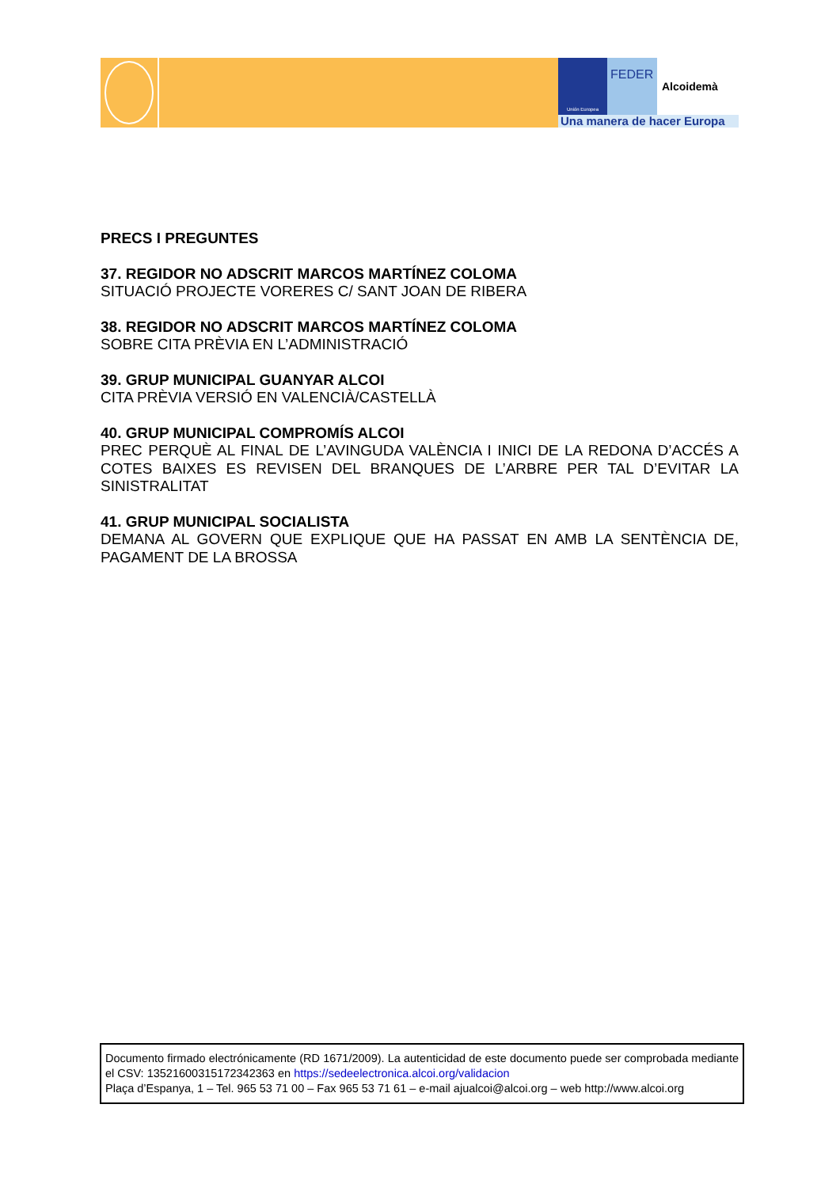Unión Europea
FEDER
Alcoidemà
Una manera de hacer Europa
PRECS I PREGUNTES
37. REGIDOR NO ADSCRIT MARCOS MARTÍNEZ COLOMA
SITUACIÓ PROJECTE VORERES C/ SANT JOAN DE RIBERA
38. REGIDOR NO ADSCRIT MARCOS MARTÍNEZ COLOMA
SOBRE CITA PRÈVIA EN L’ADMINISTRACIÓ
39. GRUP MUNICIPAL GUANYAR ALCOI
CITA PRÈVIA VERSIÓ EN VALENCIÀ/CASTELLÀ
40. GRUP MUNICIPAL COMPROMÍS ALCOI
PREC PERQUÈ AL FINAL DE L’AVINGUDA VALÈNCIA I INICI DE LA REDONA D’ACCÉS A COTES BAIXES ES REVISEN DEL BRANQUES DE L’ARBRE PER TAL D’EVITAR LA SINISTRALITAT
41. GRUP MUNICIPAL SOCIALISTA
DEMANA AL GOVERN QUE EXPLIQUE QUE HA PASSAT EN AMB LA SENTÈNCIA DE, PAGAMENT DE LA BROSSA
Documento firmado electrónicamente (RD 1671/2009). La autenticidad de este documento puede ser comprobada mediante el CSV: 13521600315172342363 en https://sedeelectronica.alcoi.org/validacion
Plaça d’Espanya, 1 – Tel. 965 53 71 00 – Fax 965 53 71 61 – e-mail ajualcoi@alcoi.org – web http://www.alcoi.org